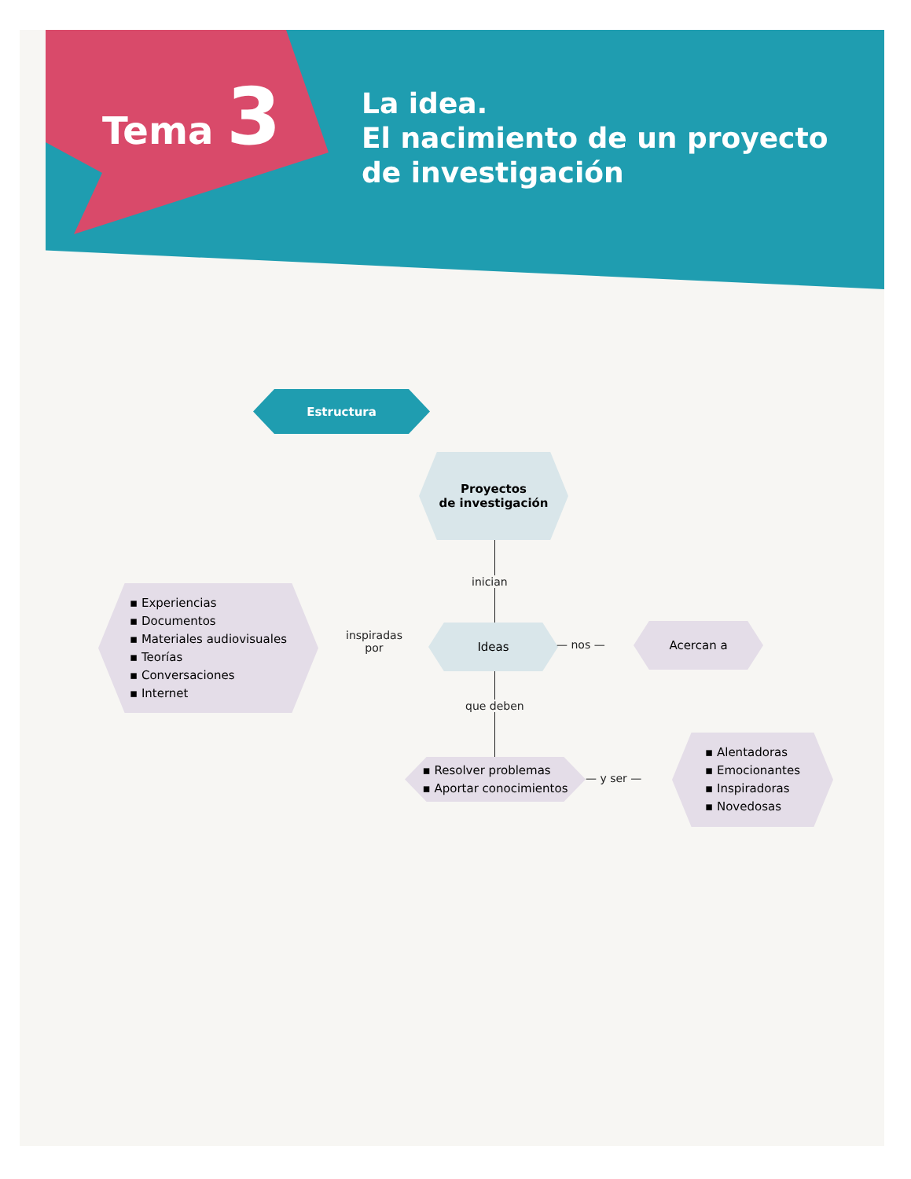Tema 3
La idea.
El nacimiento de un proyecto
de investigación
Estructura
Proyectos
de investigación
inician
▪ Experiencias
▪ Documentos
▪ Materiales audiovisuales
▪ Teorías
▪ Conversaciones
▪ Internet
inspiradas
por
Ideas
— nos —
Acercan a
que deben
▪ Resolver problemas
▪ Aportar conocimientos
— y ser —
▪ Alentadoras
▪ Emocionantes
▪ Inspiradoras
▪ Novedosas